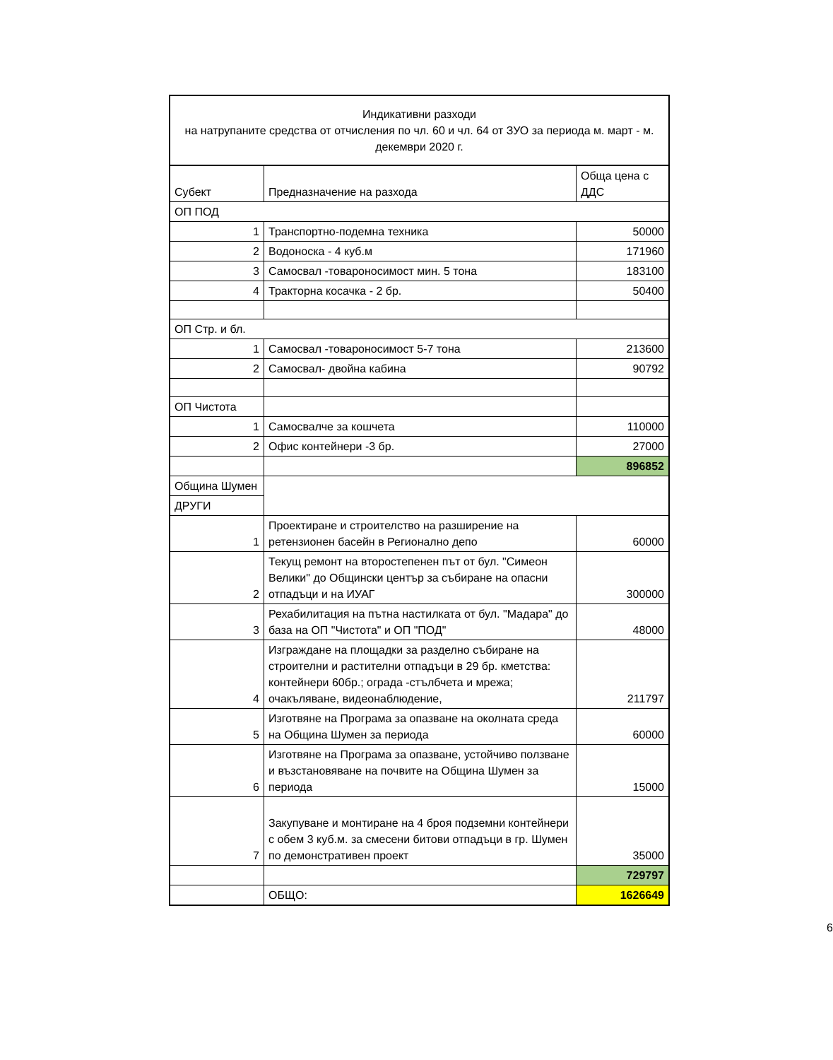| Индикативни разходи на натрупаните средства от отчисления по чл. 60 и чл. 64 от ЗУО за периода м. март - м. декември 2020 г. | | |
| --- | --- | --- |
| Субект | Предназначение на разхода | Обща цена с ДДС |
| ОП ПОД | | |
| 1 | Транспортно-подемна техника | 50000 |
| 2 | Водоноска - 4 куб.м | 171960 |
| 3 | Самосвал -товароносимост мин. 5 тона | 183100 |
| 4 | Тракторна косачка - 2 бр. | 50400 |
| ОП Стр. и бл. | | |
| 1 | Самосвал -товароносимост 5-7 тона | 213600 |
| 2 | Самосвал- двойна кабина | 90792 |
| ОП Чистота | | |
| 1 | Самосвалче за кошчета | 110000 |
| 2 | Офис контейнери -3 бр. | 27000 |
| | | 896852 |
| Община Шумен | | |
| ДРУГИ | | |
| 1 | Проектиране и строителство на разширение на ретензионен басейн в Регионално депо | 60000 |
| 2 | Текущ ремонт на второстепенен път от бул. "Симеон Велики" до Общински център за събиране на опасни отпадъци и на ИУАГ | 300000 |
| 3 | Рехабилитация на пътна настилката от бул. "Мадара" до база на ОП "Чистота" и ОП "ПОД" | 48000 |
| 4 | Изграждане на площадки за разделно събиране на строителни и растителни отпадъци в 29 бр. кметства: контейнери 60бр.; ограда -стълбчета и мрежа; очакъляване, видеонаблюдение, | 211797 |
| 5 | Изготвяне на Програма за опазване на околната среда на Община Шумен за периода | 60000 |
| 6 | Изготвяне на Програма за опазване, устойчиво ползване и възстановяване на почвите на Община Шумен за периода | 15000 |
| 7 | Закупуване и монтиране на 4 броя подземни контейнери с обем 3 куб.м. за смесени битови отпадъци в гр. Шумен по демонстративен проект | 35000 |
| | | 729797 |
| | ОБЩО: | 1626649 |
6